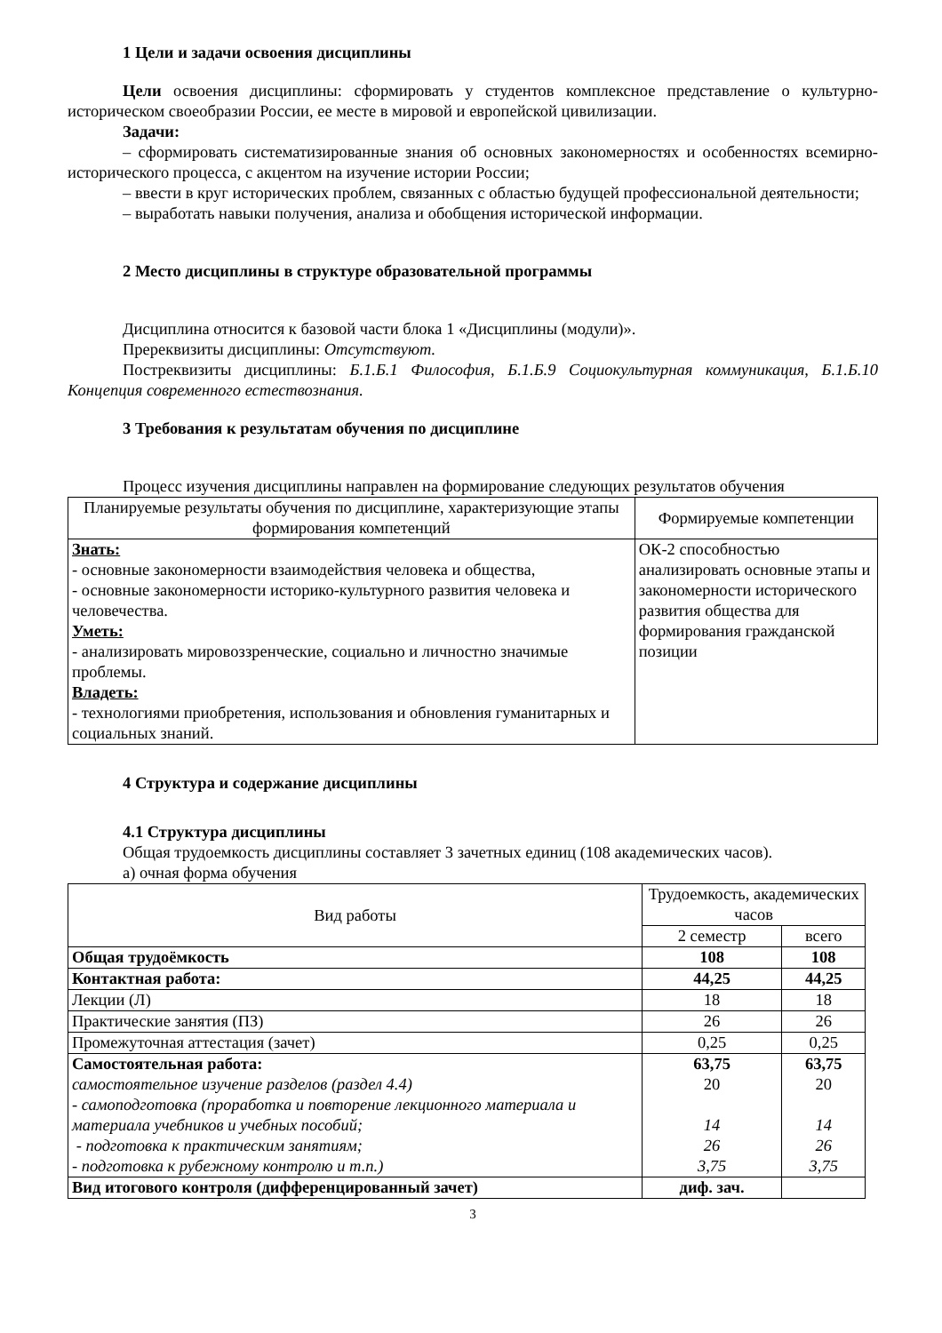1 Цели и задачи освоения дисциплины
Цели освоения дисциплины: сформировать у студентов комплексное представление о культурно-историческом своеобразии России, ее месте в мировой и европейской цивилизации.
Задачи:
– сформировать систематизированные знания об основных закономерностях и особенностях всемирно-исторического процесса, с акцентом на изучение истории России;
– ввести в круг исторических проблем, связанных с областью будущей профессиональной деятельности;
– выработать навыки получения, анализа и обобщения исторической информации.
2 Место дисциплины в структуре образовательной программы
Дисциплина относится к базовой части блока 1 «Дисциплины (модули)».
Пререквизиты дисциплины: Отсутствуют.
Постреквизиты дисциплины: Б.1.Б.1 Философия, Б.1.Б.9 Социокультурная коммуникация, Б.1.Б.10 Концепция современного естествознания.
3 Требования к результатам обучения по дисциплине
Процесс изучения дисциплины направлен на формирование следующих результатов обучения
| Планируемые результаты обучения по дисциплине, характеризующие этапы формирования компетенций | Формируемые компетенции |
| --- | --- |
| Знать: - основные закономерности взаимодействия человека и общества, - основные закономерности историко-культурного развития человека и человечества. Уметь: - анализировать мировоззренческие, социально и личностно значимые проблемы. Владеть: - технологиями приобретения, использования и обновления гуманитарных и социальных знаний. | ОК-2 способностью анализировать основные этапы и закономерности исторического развития общества для формирования гражданской позиции |
4 Структура и содержание дисциплины
4.1 Структура дисциплины
Общая трудоемкость дисциплины составляет 3 зачетных единиц (108 академических часов).
а) очная форма обучения
| Вид работы | Трудоемкость, академических часов | |
| --- | --- | --- |
| | 2 семестр | всего |
| Общая трудоёмкость | 108 | 108 |
| Контактная работа: | 44,25 | 44,25 |
| Лекции (Л) | 18 | 18 |
| Практические занятия (ПЗ) | 26 | 26 |
| Промежуточная аттестация (зачет) | 0,25 | 0,25 |
| Самостоятельная работа: самостоятельное изучение разделов (раздел 4.4) - самоподготовка (проработка и повторение лекционного материала и материала учебников и учебных пособий; - подготовка к практическим занятиям; - подготовка к рубежному контролю и т.п.) | 63,75 20 14 26 3,75 | 63,75 20 14 26 3,75 |
| Вид итогового контроля (дифференцированный зачет) | диф. зач. | |
3